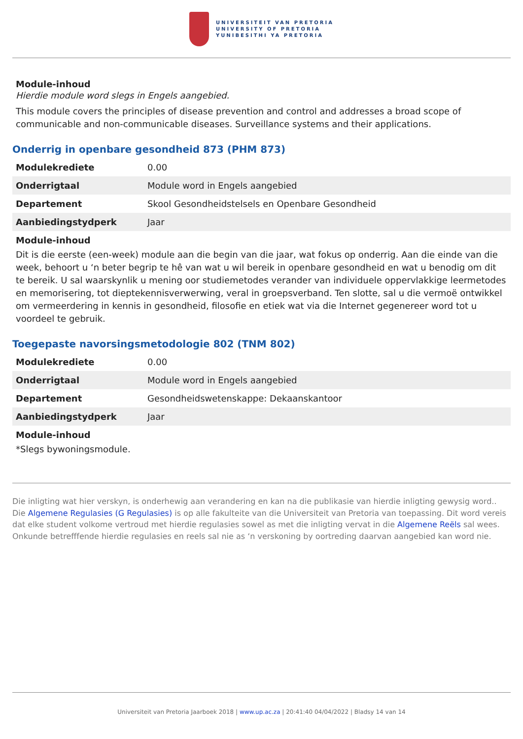UNIVERSITEIT VAN PRETORIA
UNIVERSITY OF PRETORIA
YUNIBESITHI YA PRETORIA
Module-inhoud
Hierdie module word slegs in Engels aangebied.
This module covers the principles of disease prevention and control and addresses a broad scope of communicable and non-communicable diseases. Surveillance systems and their applications.
Onderrig in openbare gesondheid 873 (PHM 873)
| Modulekrediete | 0.00 |
| Onderrigtaal | Module word in Engels aangebied |
| Departement | Skool Gesondheidstelsels en Openbare Gesondheid |
| Aanbiedingstydperk | Jaar |
Module-inhoud
Dit is die eerste (een-week) module aan die begin van die jaar, wat fokus op onderrig. Aan die einde van die week, behoort u ‘n beter begrip te hê van wat u wil bereik in openbare gesondheid en wat u benodig om dit te bereik. U sal waarskynlik u mening oor studiemetodes verander van individuele oppervlakkige leermetodes en memorisering, tot dieptekennisverwerwing, veral in groepsverband. Ten slotte, sal u die vermoë ontwikkel om vermeerdering in kennis in gesondheid, filosofie en etiek wat via die Internet gegenereer word tot u voordeel te gebruik.
Toegepaste navorsingsmetodologie 802 (TNM 802)
| Modulekrediete | 0.00 |
| Onderrigtaal | Module word in Engels aangebied |
| Departement | Gesondheidswetenskappe: Dekaanskantoor |
| Aanbiedingstydperk | Jaar |
Module-inhoud
*Slegs bywoningsmodule.
Die inligting wat hier verskyn, is onderhewig aan verandering en kan na die publikasie van hierdie inligting gewysig word.. Die Algemene Regulasies (G Regulasies) is op alle fakulteite van die Universiteit van Pretoria van toepassing. Dit word vereis dat elke student volkome vertroud met hierdie regulasies sowel as met die inligting vervat in die Algemene Reëls sal wees. Onkunde betrefffende hierdie regulasies en reels sal nie as ‘n verskoning by oortreding daarvan aangebied kan word nie.
Universiteit van Pretoria Jaarboek 2018 | www.up.ac.za | 20:41:40 04/04/2022 | Bladsy 14 van 14